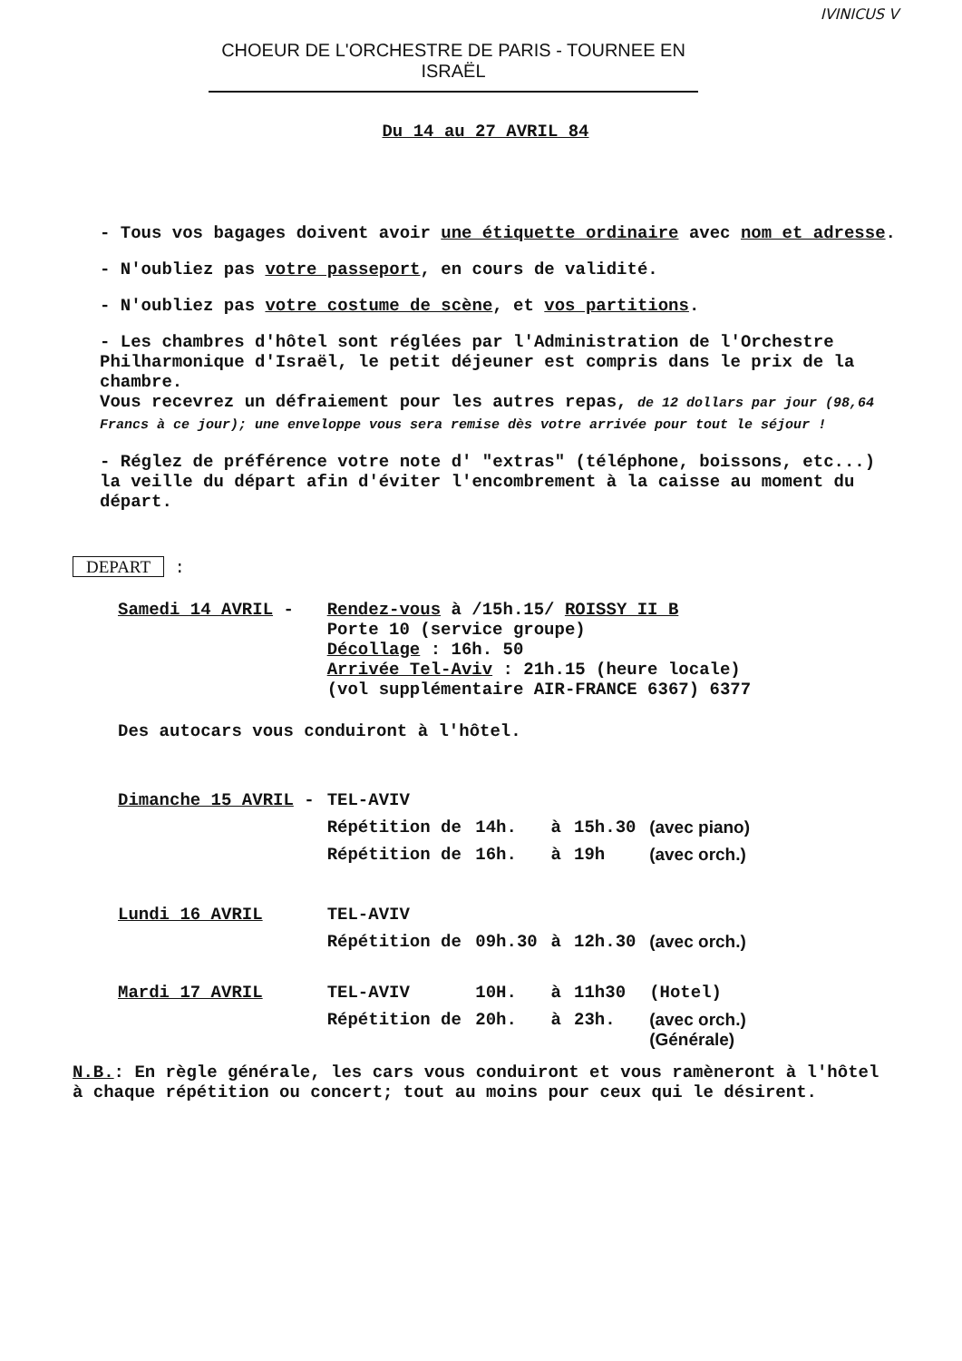IVINICUS V
CHOEUR DE L'ORCHESTRE DE PARIS - TOURNEE EN ISRAËL
Du 14 au 27 AVRIL 84
- Tous vos bagages doivent avoir une étiquette ordinaire avec nom et adresse.
- N'oubliez pas votre passeport, en cours de validité.
- N'oubliez pas votre costume de scène, et vos partitions.
- Les chambres d'hôtel sont réglées par l'Administration de l'Orchestre Philharmonique d'Israël, le petit déjeuner est compris dans le prix de la chambre.
Vous recevrez un défraiement pour les autres repas, de 12 dollars par jour (98,64 Francs à ce jour); une enveloppe vous sera remise dès votre arrivée pour tout le séjour !
- Réglez de préférence votre note d' "extras" (téléphone, boissons, etc...) la veille du départ afin d'éviter l'encombrement à la caisse au moment du départ.
DEPART :
| Samedi 14 AVRIL - | Rendez-vous à /15h.15/ ROISSY II B Porte 10 (service groupe) Décollage : 16h. 50 Arrivée Tel-Aviv : 21h.15 (heure locale) (vol supplémentaire AIR-FRANCE 6367) 6377 | | | | |
| Des autocars vous conduiront à l'hôtel. | | | | | |
| Dimanche 15 AVRIL - | TEL-AVIV | | | | |
| | Répétition de | 14h. | à | 15h.30 | (avec piano) |
| | Répétition de | 16h. | à | 19h | (avec orch.) |
| Lundi 16 AVRIL | TEL-AVIV | | | | |
| | Répétition de | 09h.30 | à | 12h.30 | (avec orch.) |
| Mardi 17 AVRIL | TEL-AVIV | 10H. | à | 11h30 | (Hotel) |
| | Répétition de | 20h. | à | 23h. | (avec orch.) (Générale) |
N.B.: En règle générale, les cars vous conduiront et vous ramèneront à l'hôtel à chaque répétition ou concert; tout au moins pour ceux qui le désirent.